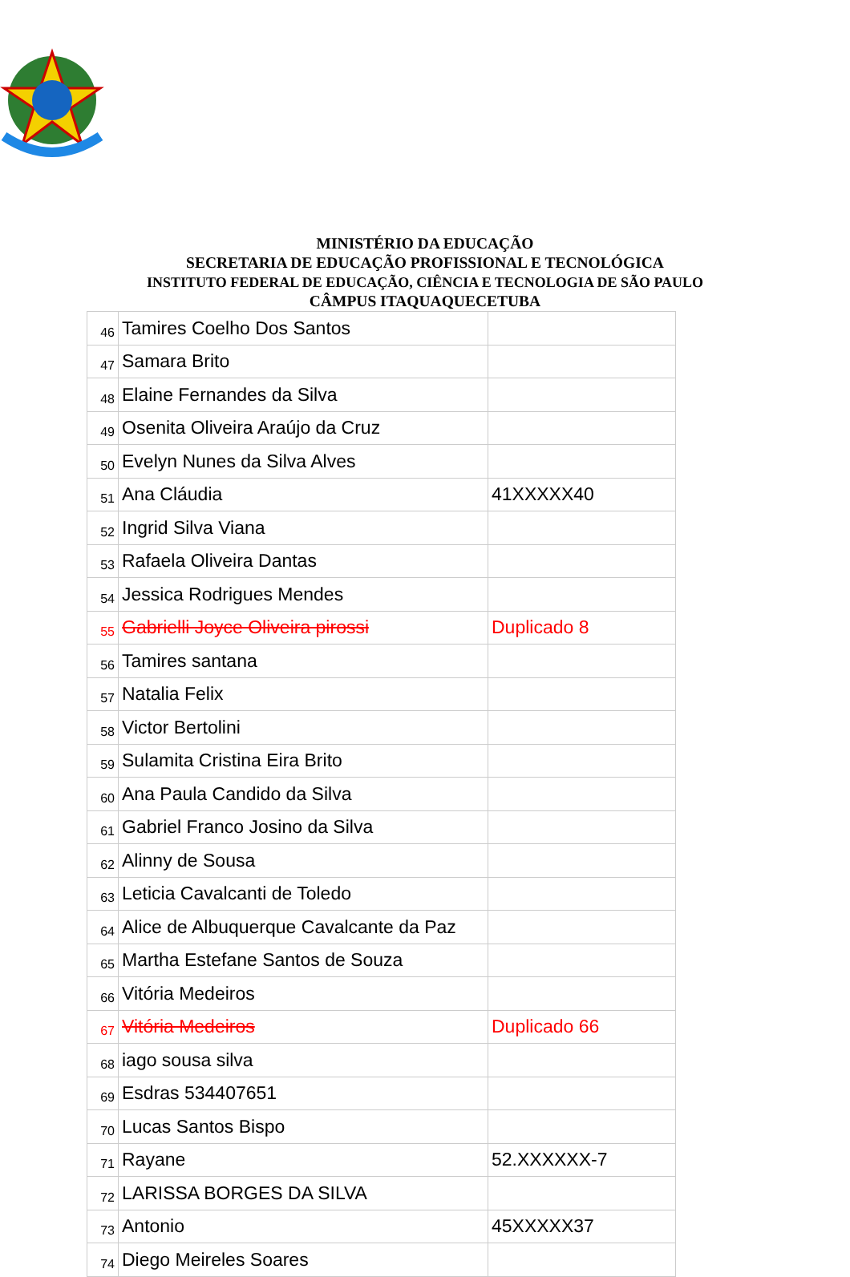MINISTÉRIO DA EDUCAÇÃO
SECRETARIA DE EDUCAÇÃO PROFISSIONAL E TECNOLÓGICA
INSTITUTO FEDERAL DE EDUCAÇÃO, CIÊNCIA E TECNOLOGIA DE SÃO PAULO
CÂMPUS ITAQUAQUECETUBA
| 46 | Tamires Coelho Dos Santos | |
| 47 | Samara Brito | |
| 48 | Elaine Fernandes da Silva | |
| 49 | Osenita Oliveira Araújo da Cruz | |
| 50 | Evelyn Nunes da Silva Alves | |
| 51 | Ana Cláudia | 41XXXXX40 |
| 52 | Ingrid Silva Viana | |
| 53 | Rafaela Oliveira Dantas | |
| 54 | Jessica Rodrigues Mendes | |
| 55 | Gabrielli Joyce Oliveira pirossi | Duplicado 8 |
| 56 | Tamires santana | |
| 57 | Natalia Felix | |
| 58 | Victor Bertolini | |
| 59 | Sulamita Cristina Eira Brito | |
| 60 | Ana Paula Candido da Silva | |
| 61 | Gabriel Franco Josino da Silva | |
| 62 | Alinny de Sousa | |
| 63 | Leticia Cavalcanti de Toledo | |
| 64 | Alice de Albuquerque Cavalcante da Paz | |
| 65 | Martha Estefane Santos de Souza | |
| 66 | Vitória Medeiros | |
| 67 | Vitória Medeiros | Duplicado 66 |
| 68 | iago sousa silva | |
| 69 | Esdras 534407651 | |
| 70 | Lucas Santos Bispo | |
| 71 | Rayane | 52.XXXXXX-7 |
| 72 | LARISSA BORGES DA SILVA | |
| 73 | Antonio | 45XXXXX37 |
| 74 | Diego Meireles Soares | |